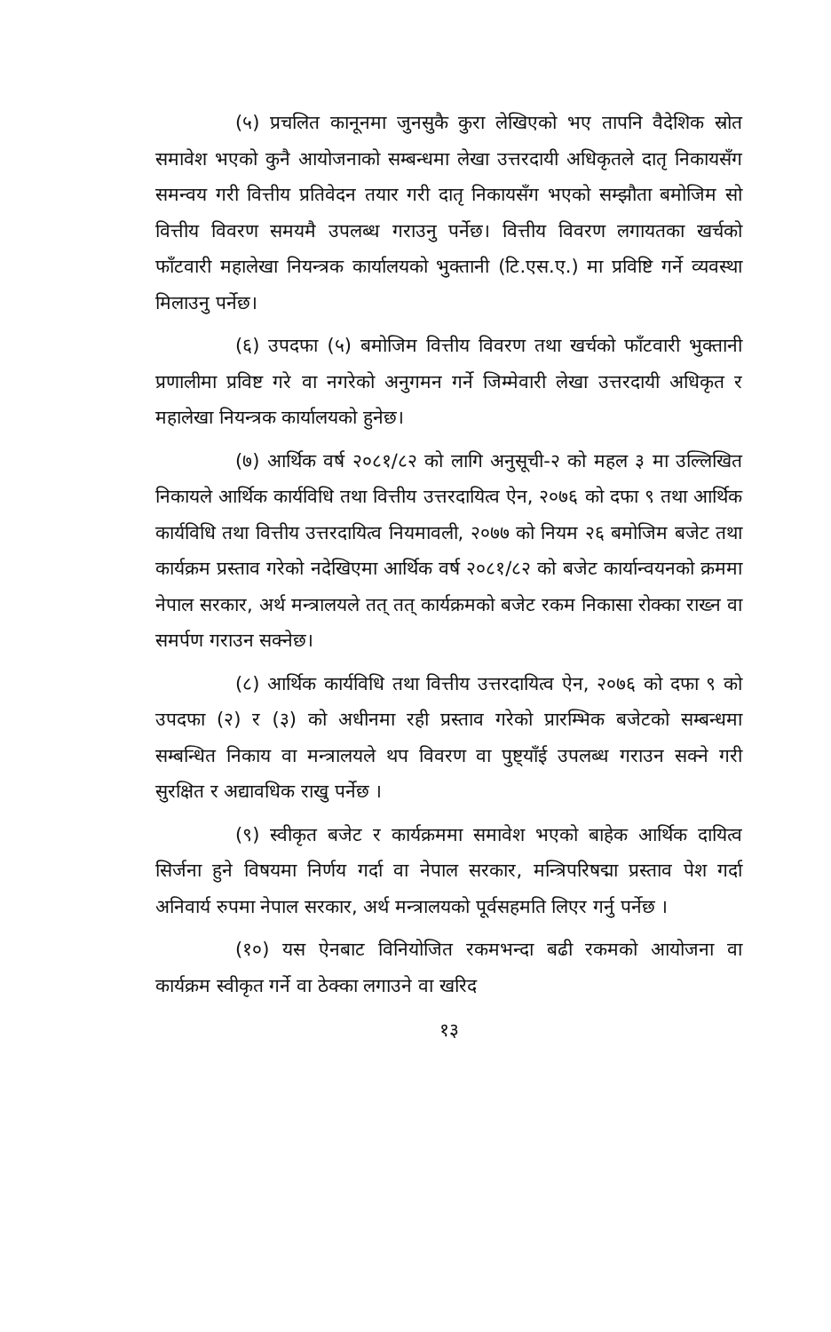(५) प्रचलित कानूनमा जुनसुकै कुरा लेखिएको भए तापनि वैदेशिक स्रोत समावेश भएको कुनै आयोजनाको सम्बन्धमा लेखा उत्तरदायी अधिकृतले दातृ निकायसँग समन्वय गरी वित्तीय प्रतिवेदन तयार गरी दातृ निकायसँग भएको सम्झौता बमोजिम सो वित्तीय विवरण समयमै उपलब्ध गराउनु पर्नेछ। वित्तीय विवरण लगायतका खर्चको फाँटवारी महालेखा नियन्त्रक कार्यालयको भुक्तानी (टि.एस.ए.) मा प्रविष्टि गर्ने व्यवस्था मिलाउनु पर्नेछ।
(६) उपदफा (५) बमोजिम वित्तीय विवरण तथा खर्चको फाँटवारी भुक्तानी प्रणालीमा प्रविष्ट गरे वा नगरेको अनुगमन गर्ने जिम्मेवारी लेखा उत्तरदायी अधिकृत र महालेखा नियन्त्रक कार्यालयको हुनेछ।
(७) आर्थिक वर्ष २०८१/८२ को लागि अनुसूची-२ को महल ३ मा उल्लिखित निकायले आर्थिक कार्यविधि तथा वित्तीय उत्तरदायित्व ऐन, २०७६ को दफा ९ तथा आर्थिक कार्यविधि तथा वित्तीय उत्तरदायित्व नियमावली, २०७७ को नियम २६ बमोजिम बजेट तथा कार्यक्रम प्रस्ताव गरेको नदेखिएमा आर्थिक वर्ष २०८१/८२ को बजेट कार्यान्वयनको क्रममा नेपाल सरकार, अर्थ मन्त्रालयले तत् तत् कार्यक्रमको बजेट रकम निकासा रोक्का राख्न वा समर्पण गराउन सक्नेछ।
(८) आर्थिक कार्यविधि तथा वित्तीय उत्तरदायित्व ऐन, २०७६ को दफा ९ को उपदफा (२) र (३) को अधीनमा रही प्रस्ताव गरेको प्रारम्भिक बजेटको सम्बन्धमा सम्बन्धित निकाय वा मन्त्रालयले थप विवरण वा पुष्ट्याँई उपलब्ध गराउन सक्ने गरी सुरक्षित र अद्यावधिक राखु पर्नेछ ।
(९) स्वीकृत बजेट र कार्यक्रममा समावेश भएको बाहेक आर्थिक दायित्व सिर्जना हुने विषयमा निर्णय गर्दा वा नेपाल सरकार, मन्त्रिपरिषद्मा प्रस्ताव पेश गर्दा अनिवार्य रुपमा नेपाल सरकार, अर्थ मन्त्रालयको पूर्वसहमति लिएर गर्नु पर्नेछ ।
(१०) यस ऐनबाट विनियोजित रकमभन्दा बढी रकमको आयोजना वा कार्यक्रम स्वीकृत गर्ने वा ठेक्का लगाउने वा खरिद
१३